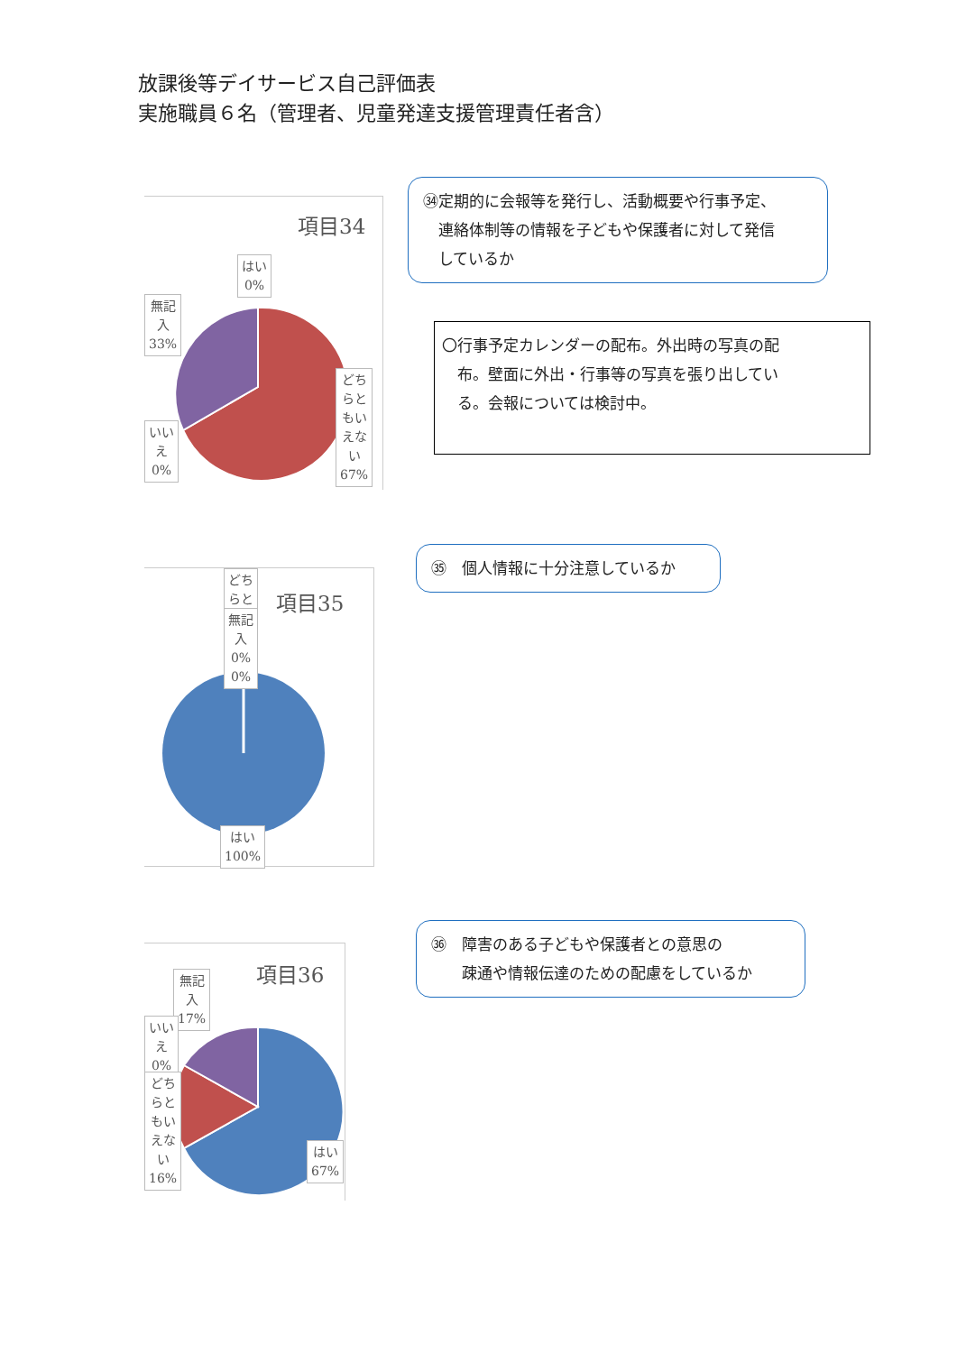放課後等デイサービス自己評価表
実施職員６名（管理者、児童発達支援管理責任者含）
項目34
はい
0%
無記
入
33%
いい
え
0%
どち
らと
もい
えな
い
67%
㉞定期的に会報等を発行し、活動概要や行事予定、
　連絡体制等の情報を子どもや保護者に対して発信
　しているか
〇行事予定カレンダーの配布。外出時の写真の配
　布。壁面に外出・行事等の写真を張り出してい
　る。会報については検討中。
項目35
どち
らと
無記
入
0%
0%
はい
100%
㉟　個人情報に十分注意しているか
項目36
無記
入
17%
いい
え
0%
どち
らと
もい
えな
い
16%
はい
67%
㊱　障害のある子どもや保護者との意思の
　　疎通や情報伝達のための配慮をしているか